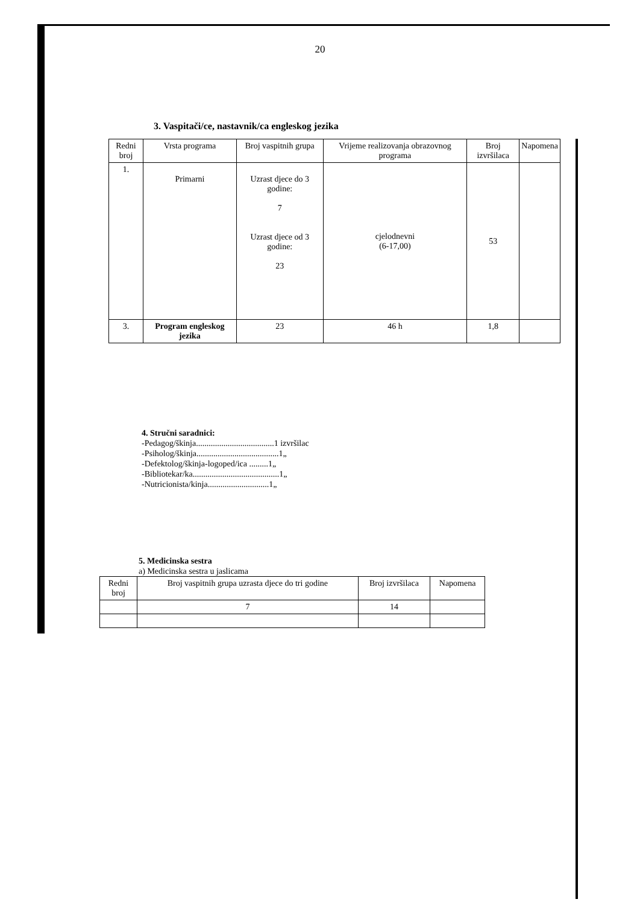20
3. Vaspitači/ce, nastavnik/ca engleskog jezika
| Redni broj | Vrsta programa | Broj vaspitnih grupa | Vrijeme realizovanja obrazovnog programa | Broj izvršilaca | Napomena |
| --- | --- | --- | --- | --- | --- |
| 1. | Primarni | Uzrast djece do 3 godine: 7 Uzrast djece od 3 godine: 23 | cjelodnevni (6-17,00) | 53 | |
| 3. | Program engleskog jezika | 23 | 46 h | 1,8 | |
4. Stručni saradnici:
-Pedagog/škinja.....................................1 izvršilac
-Psiholog/škinja.......................................1„
-Defektolog/škinja-logoped/ica .........1„
-Bibliotekar/ka.........................................1„
-Nutricionista/kinja.............................1„
5. Medicinska sestra
a) Medicinska sestra u jaslicama
| Redni broj | Broj vaspitnih grupa uzrasta djece do tri godine | Broj izvršilaca | Napomena |
| --- | --- | --- | --- |
| | 7 | 14 | |